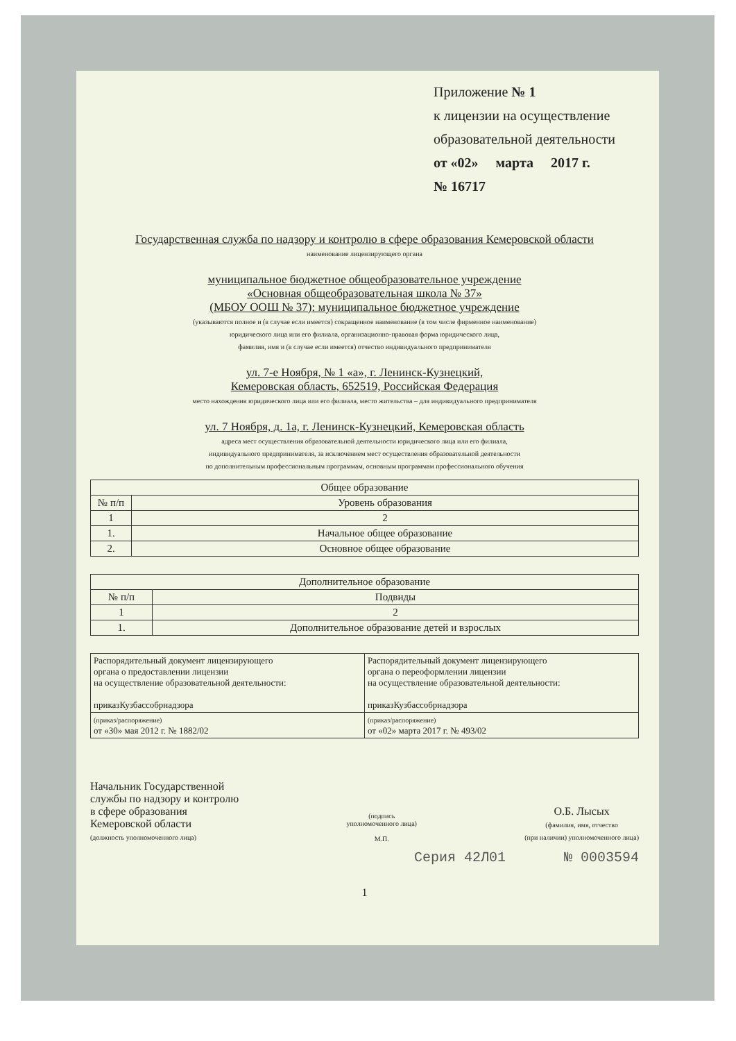Приложение № 1
к лицензии на осуществление
образовательной деятельности
от «02» марта 2017 г.
№ 16717
Государственная служба по надзору и контролю в сфере образования Кемеровской области
наименование лицензирующего органа
муниципальное бюджетное общеобразовательное учреждение
«Основная общеобразовательная школа № 37»
(МБОУ ООШ № 37): муниципальное бюджетное учреждение
(указываются полное и (в случае если имеется) сокращенное наименование (в том числе фирменное наименование)
юридического лица или его филиала, организационно-правовая форма юридического лица,
фамилия, имя и (в случае если имеется) отчество индивидуального предпринимателя
ул. 7-е Ноября, № 1 «а», г. Ленинск-Кузнецкий,
Кемеровская область, 652519, Российская Федерация
место нахождения юридического лица или его филиала, место жительства – для индивидуального предпринимателя
ул. 7 Ноября, д. 1а, г. Ленинск-Кузнецкий, Кемеровская область
адреса мест осуществления образовательной деятельности юридического лица или его филиала,
индивидуального предпринимателя, за исключением мест осуществления образовательной деятельности
по дополнительным профессиональным программам, основным программам профессионального обучения
| Общее образование | |
| --- | --- |
| № п/п | Уровень образования |
| 1 | 2 |
| 1. | Начальное общее образование |
| 2. | Основное общее образование |
| Дополнительное образование | |
| --- | --- |
| № п/п | Подвиды |
| 1 | 2 |
| 1. | Дополнительное образование детей и взрослых |
| Распорядительный документ лицензирующего органа о предоставлении лицензии на осуществление образовательной деятельности: приказКузбассобрнадзора | Распорядительный документ лицензирующего органа о переоформлении лицензии на осуществление образовательной деятельности: приказКузбассобрнадзора |
| (приказ/распоряжение) от «30» мая 2012 г. № 1882/02 | (приказ/распоряжение) от «02» марта 2017 г. № 493/02 |
Начальник Государственной
службы по надзору и контролю
в сфере образования
Кемеровской области
(должность уполномоченного лица)
(подпись
уполномоченного лица)
М.П.
О.Б. Лысых
(фамилия, имя, отчество
(при наличии) уполномоченного лица)
Серия 42Л01 № 0003594
1